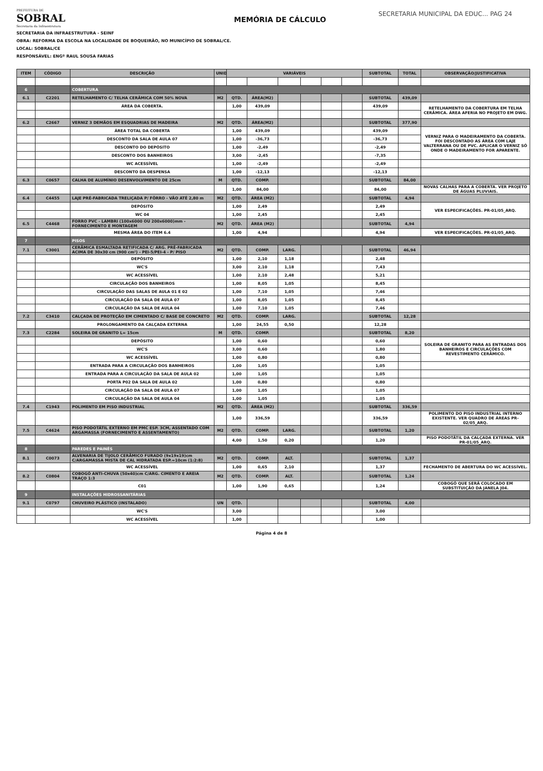PREFEITURA DE
SOBRAL
Secretaria da Infraestrutura
MEMÓRIA DE CÁLCULO
SECRETARIA MUNICIPAL DA EDUC... PAG 24
SECRETARIA DA INFRAESTRUTURA - SEINF
OBRA: REFORMA DA ESCOLA NA LOCALIDADE DE BOQUEIRÃO, NO MUNICÍPIO DE SOBRAL/CE.
LOCAL: SOBRAL/CE
RESPONSÁVEL: ENGº RAUL SOUSA FARIAS
| ITEM | CÓDIGO | DESCRIÇÃO | UNID | VARIÁVEIS | | | | | | SUBTOTAL | TOTAL | OBSERVAÇÃO/JUSTIFICATIVA |
| --- | --- | --- | --- | --- | --- | --- | --- | --- | --- | --- | --- | --- |
| 6 | | COBERTURA | | | | | | | | | | |
| 6.1 | C2201 | RETELHAMENTO C/ TELHA CERÂMICA COM 50% NOVA | M2 | QTD. | ÁREA(M2) | | | | | SUBTOTAL | 439,09 | |
| | | ÁREA DA COBERTA. | | 1,00 | 439,09 | | | | | 439,09 | | RETELHAMENTO DA COBERTURA EM TELHA CERÂMICA. ÁREA AFERIA NO PROJETO EM DWG. |
| 6.2 | C2667 | VERNIZ 3 DEMÃOS EM ESQUADRIAS DE MADEIRA | M2 | QTD. | ÁREA(M2) | | | | | SUBTOTAL | 377,90 | |
| | | ÁREA TOTAL DA COBERTA | | 1,00 | 439,09 | | | | | 439,09 | | VERNIZ PARA O MADEIRAMENTO DA COBERTA. FOI DESCONTADO AS ÁREA COM LAJE VALTERRANA OU DE PVC. APLICAR O VERNIZ SÓ ONDE O MADEIRAMENTO FOR APARENTE. |
| | | DESCONTO DA SALA DE AULA 07 | | 1,00 | -36,73 | | | | | -36,73 | | |
| | | DESCONTO DO DEPÓSITO | | 1,00 | -2,49 | | | | | -2,49 | | |
| | | DESCONTO DOS BANHEIROS | | 3,00 | -2,45 | | | | | -7,35 | | |
| | | WC ACESSÍVEL | | 1,00 | -2,49 | | | | | -2,49 | | |
| | | DESCONTO DA DESPENSA | | 1,00 | -12,13 | | | | | -12,13 | | |
| 6.3 | C0657 | CALHA DE ALUMÍNIO DESENVOLVIMENTO DE 25cm | M | QTD. | COMP. | | | | | SUBTOTAL | 84,00 | |
| | | | | 1,00 | 84,00 | | | | | 84,00 | | NOVAS CALHAS PARA A COBERTA. VER PROJETO DE ÁGUAS PLUVIAIS. |
| 6.4 | C4455 | LAJE PRÉ-FABRICADA TRELIÇADA P/ FÔRRO - VÃO ATÉ 2,80 m | M2 | QTD. | ÁREA (M2) | | | | | SUBTOTAL | 4,94 | |
| | | DEPÓSITO | | 1,00 | 2,49 | | | | | 2,49 | | VER ESPECIFICAÇÕES. PR-01/05_ARQ. |
| | | WC 04 | | 1,00 | 2,45 | | | | | 2,45 | | |
| 6.5 | C4468 | FORRO PVC - LAMBRI (100x6000 OU 200x6000)mm - FORNECIMENTO E MONTAGEM | M2 | QTD. | ÁREA (M2) | | | | | SUBTOTAL | 4,94 | |
| | | MESMA ÁREA DO ITEM 6.4 | | 1,00 | 4,94 | | | | | 4,94 | | VER ESPECIFICAÇÕES. PR-01/05_ARQ. |
| 7 | | PISOS | | | | | | | | | | |
| 7.1 | C3001 | CERÂMICA ESMALTADA RETIFICADA C/ ARG. PRÉ-FABRICADA ACIMA DE 30x30 cm (900 cm²) - PEI-5/PEI-4 - P/ PISO | M2 | QTD. | COMP. | LARG. | | | | SUBTOTAL | 46,94 | |
| | | DEPÓSITO | | 1,00 | 2,10 | 1,18 | | | | 2,48 | | |
| | | WC'S | | 3,00 | 2,10 | 1,18 | | | | 7,43 | | |
| | | WC ACESSÍVEL | | 1,00 | 2,10 | 2,48 | | | | 5,21 | | |
| | | CIRCULAÇÃO DOS BANHEIROS | | 1,00 | 8,05 | 1,05 | | | | 8,45 | | |
| | | CIRCULAÇÃO DAS SALAS DE AULA 01 E 02 | | 1,00 | 7,10 | 1,05 | | | | 7,46 | | |
| | | CIRCULAÇÃO DA SALA DE AULA 07 | | 1,00 | 8,05 | 1,05 | | | | 8,45 | | |
| | | CIRCULAÇÃO DA SALA DE AULA 04 | | 1,00 | 7,10 | 1,05 | | | | 7,46 | | |
| 7.2 | C3410 | CALÇADA DE PROTEÇÃO EM CIMENTADO C/ BASE DE CONCRETO | M2 | QTD. | COMP. | LARG. | | | | SUBTOTAL | 12,28 | |
| | | PROLONGAMENTO DA CALÇADA EXTERNA | | 1,00 | 24,55 | 0,50 | | | | 12,28 | | |
| 7.3 | C2284 | SOLEIRA DE GRANITO L= 15cm | M | QTD. | COMP. | | | | | SUBTOTAL | 8,20 | |
| | | DEPÓSITO | | 1,00 | 0,60 | | | | | 0,60 | | SOLEIRA DE GRANITO PARA AS ENTRADAS DOS BANHEIROS E CIRCULAÇÕES COM REVESTIMENTO CERÂMICO. |
| | | WC'S | | 3,00 | 0,60 | | | | | 1,80 | | |
| | | WC ACESSÍVEL | | 1,00 | 0,80 | | | | | 0,80 | | |
| | | ENTRADA PARA A CIRCULAÇÃO DOS BANHEIROS | | 1,00 | 1,05 | | | | | 1,05 | | |
| | | ENTRADA PARA A CIRCULAÇÃO DA SALA DE AULA 02 | | 1,00 | 1,05 | | | | | 1,05 | | |
| | | PORTA P02 DA SALA DE AULA 02 | | 1,00 | 0,80 | | | | | 0,80 | | |
| | | CIRCULAÇÃO DA SALA DE AULA 07 | | 1,00 | 1,05 | | | | | 1,05 | | |
| | | CIRCULAÇÃO DA SALA DE AULA 04 | | 1,00 | 1,05 | | | | | 1,05 | | |
| 7.4 | C1943 | POLIMENTO EM PISO INDUSTRIAL | M2 | QTD. | ÁREA (M2) | | | | | SUBTOTAL | 336,59 | |
| | | | | 1,00 | 336,59 | | | | | 336,59 | | POLIMENTO DO PISO INDUSTRIAL INTERNO EXISTENTE. VER QUADRO DE ÁREAS PR-02/05_ARQ. |
| 7.5 | C4624 | PISO PODOTÁTIL EXTERNO EM PMC ESP. 3CM, ASSENTADO COM ARGAMASSA (FORNECIMENTO E ASSENTAMENTO) | M2 | QTD. | COMP. | LARG. | | | | SUBTOTAL | 1,20 | |
| | | | | 4,00 | 1,50 | 0,20 | | | | 1,20 | | PISO PODOTÁTIL DA CALÇADA EXTERNA. VER PR-01/05_ARQ. |
| 8 | | PAREDES E PAINÉS | | | | | | | | | | |
| 8.1 | C0073 | ALVENARIA DE TIJOLO CERÂMICO FURADO (9x19x19)cm C/ARGAMASSA MISTA DE CAL HIDRATADA ESP.=10cm (1:2:8) | M2 | QTD. | COMP. | ALT. | | | | SUBTOTAL | 1,37 | |
| | | WC ACESSÍVEL | | 1,00 | 0,65 | 2,10 | | | | 1,37 | | FECHAMENTO DE ABERTURA DO WC ACESSÍVEL. |
| 8.2 | C0804 | COBOGÓ ANTI-CHUVA (50x40)cm C/ARG. CIMENTO E AREIA TRAÇO 1:3 | M2 | QTD. | COMP. | ALT. | | | | SUBTOTAL | 1,24 | |
| | | C01 | | 1,00 | 1,90 | 0,65 | | | | 1,24 | | COBOGÓ QUE SERÁ COLOCADO EM SUBSTITUIÇÃO DA JANELA J04. |
| 9 | | INSTALAÇÕES HIDROSSANITÁRIAS | | | | | | | | | | |
| 9.1 | C0797 | CHUVEIRO PLÁSTICO (INSTALADO) | UN | QTD. | | | | | | SUBTOTAL | 4,00 | |
| | | WC'S | | 3,00 | | | | | | 3,00 | | |
| | | WC ACESSÍVEL | | 1,00 | | | | | | 1,00 | | |
Página 4 de 8